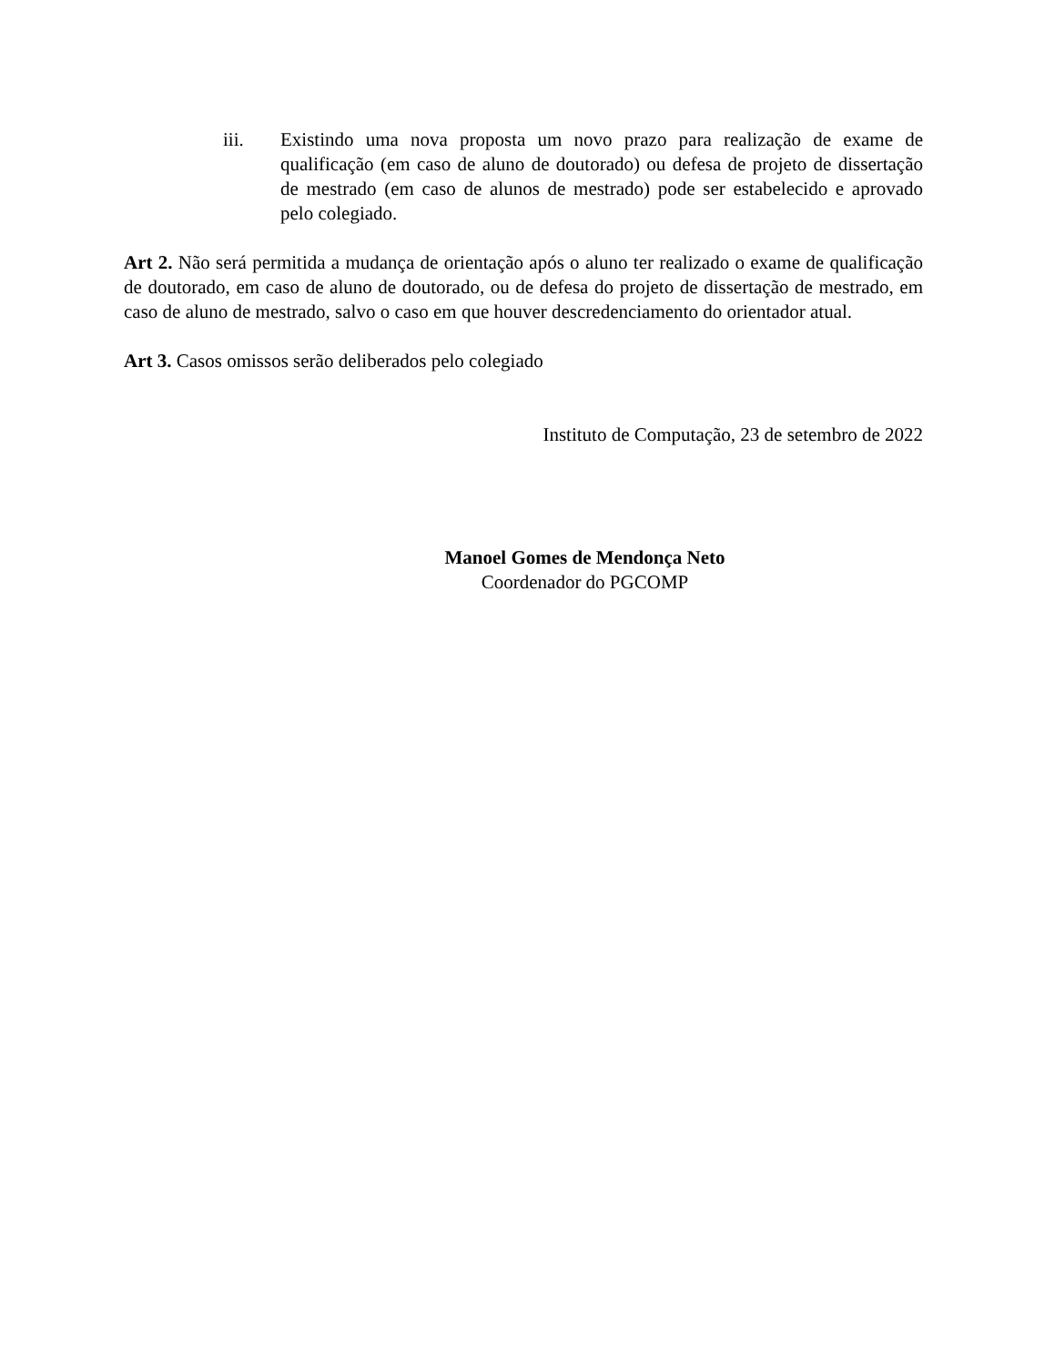iii. Existindo uma nova proposta um novo prazo para realização de exame de qualificação (em caso de aluno de doutorado) ou defesa de projeto de dissertação de mestrado (em caso de alunos de mestrado) pode ser estabelecido e aprovado pelo colegiado.
Art 2. Não será permitida a mudança de orientação após o aluno ter realizado o exame de qualificação de doutorado, em caso de aluno de doutorado, ou de defesa do projeto de dissertação de mestrado, em caso de aluno de mestrado, salvo o caso em que houver descredenciamento do orientador atual.
Art 3. Casos omissos serão deliberados pelo colegiado
Instituto de Computação, 23 de setembro de 2022
Manoel Gomes de Mendonça Neto
Coordenador do PGCOMP